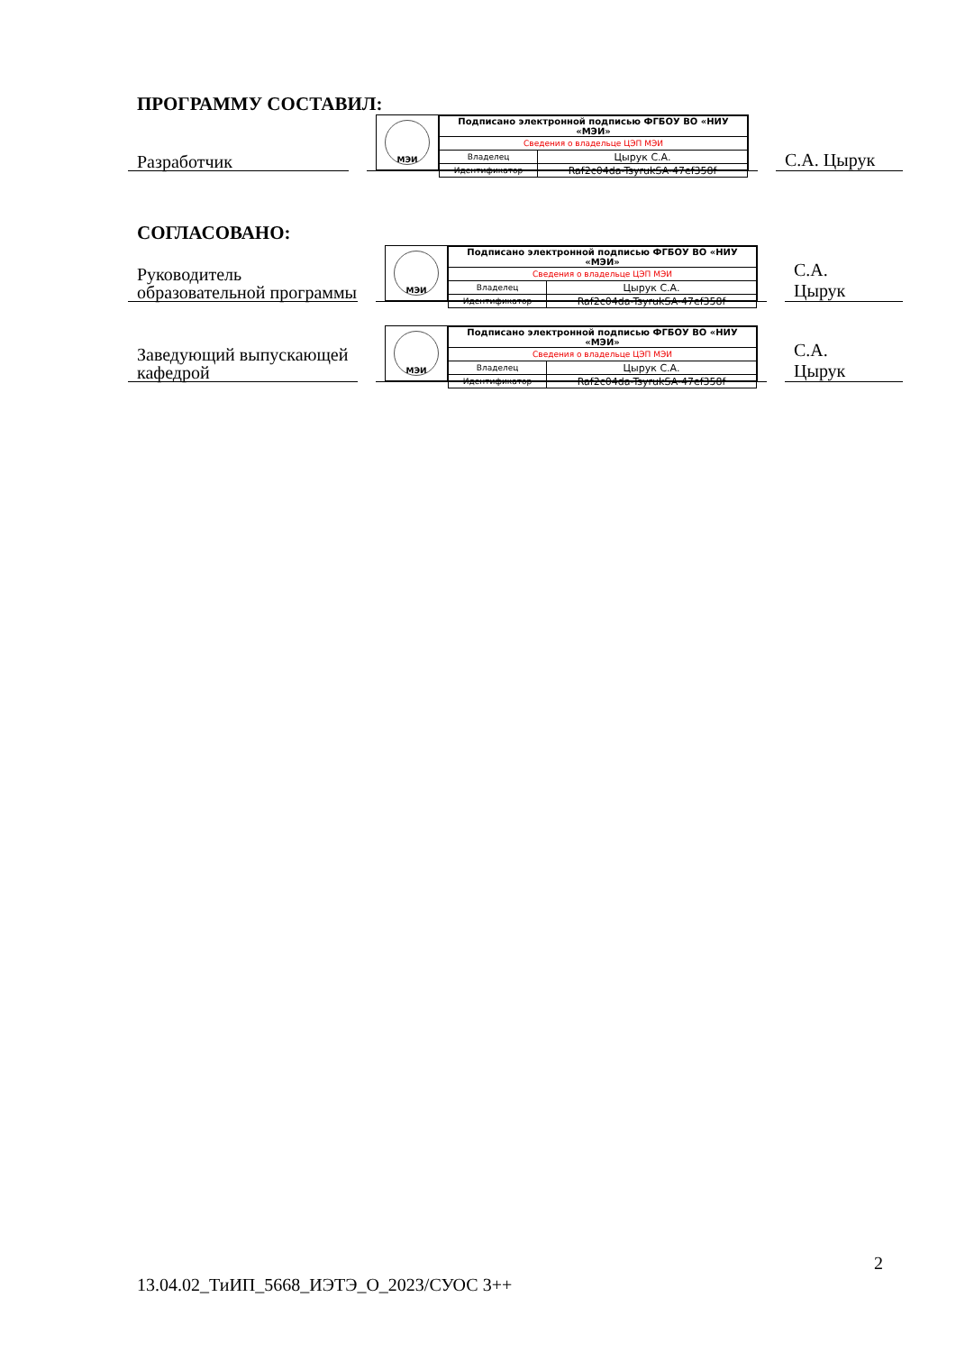ПРОГРАММУ СОСТАВИЛ:
Разработчик
МЭИ
| Подписано электронной подписью ФГБОУ ВО «НИУ «МЭИ» | |
| Сведения о владельце ЦЭП МЭИ | |
| Владелец | Цырук С.А. |
| Идентификатор | Raf2c04da-TsyrukSA-47ef358f |
С.А. Цырук
СОГЛАСОВАНО:
Руководитель образовательной программы
МЭИ
| Подписано электронной подписью ФГБОУ ВО «НИУ «МЭИ» | |
| Сведения о владельце ЦЭП МЭИ | |
| Владелец | Цырук С.А. |
| Идентификатор | Raf2c04da-TsyrukSA-47ef358f |
С.А.
Цырук
Заведующий выпускающей кафедрой
МЭИ
| Подписано электронной подписью ФГБОУ ВО «НИУ «МЭИ» | |
| Сведения о владельце ЦЭП МЭИ | |
| Владелец | Цырук С.А. |
| Идентификатор | Raf2c04da-TsyrukSA-47ef358f |
С.А.
Цырук
2
13.04.02_ТиИП_5668_ИЭТЭ_О_2023/СУОС 3++